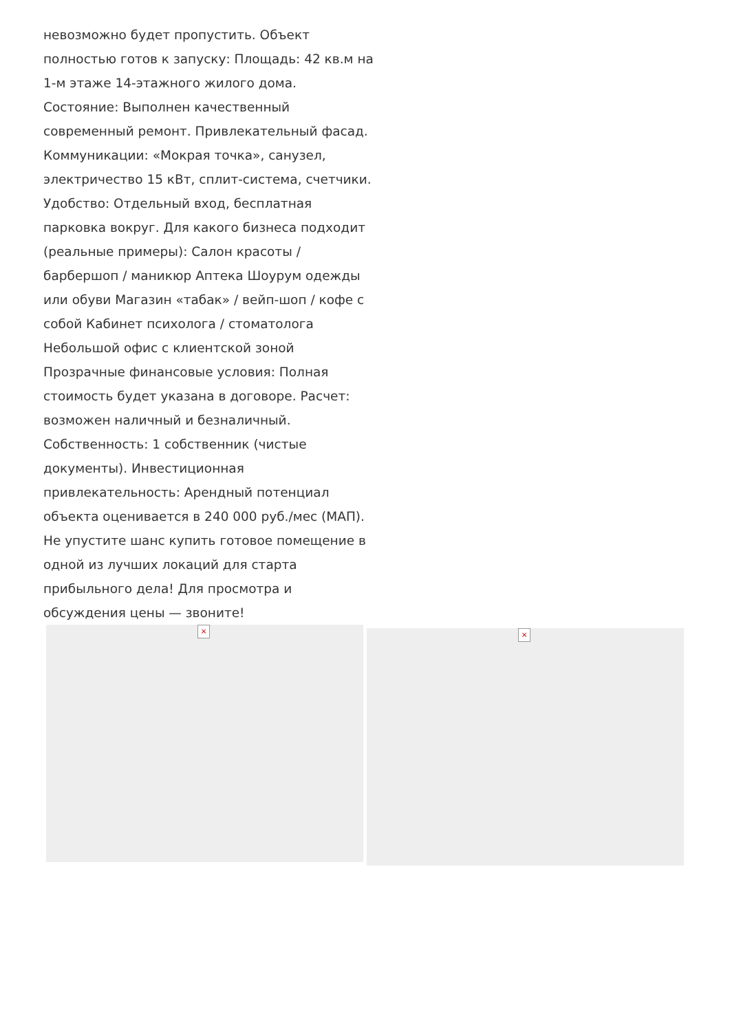невозможно будет пропустить. Объект полностью готов к запуску: Площадь: 42 кв.м на 1-м этаже 14-этажного жилого дома. Состояние: Выполнен качественный современный ремонт. Привлекательный фасад. Коммуникации: «Мокрая точка», санузел, электричество 15 кВт, сплит-система, счетчики. Удобство: Отдельный вход, бесплатная парковка вокруг. Для какого бизнеса подходит (реальные примеры): Салон красоты / барбершоп / маникюр Аптека Шоурум одежды или обуви Магазин «табак» / вейп-шоп / кофе с собой Кабинет психолога / стоматолога Небольшой офис с клиентской зоной Прозрачные финансовые условия: Полная стоимость будет указана в договоре. Расчет: возможен наличный и безналичный. Собственность: 1 собственник (чистые документы). Инвестиционная привлекательность: Арендный потенциал объекта оценивается в 240 000 руб./мес (МАП). Не упустите шанс купить готовое помещение в одной из лучших локаций для старта прибыльного дела! Для просмотра и обсуждения цены — звоните!
×
×